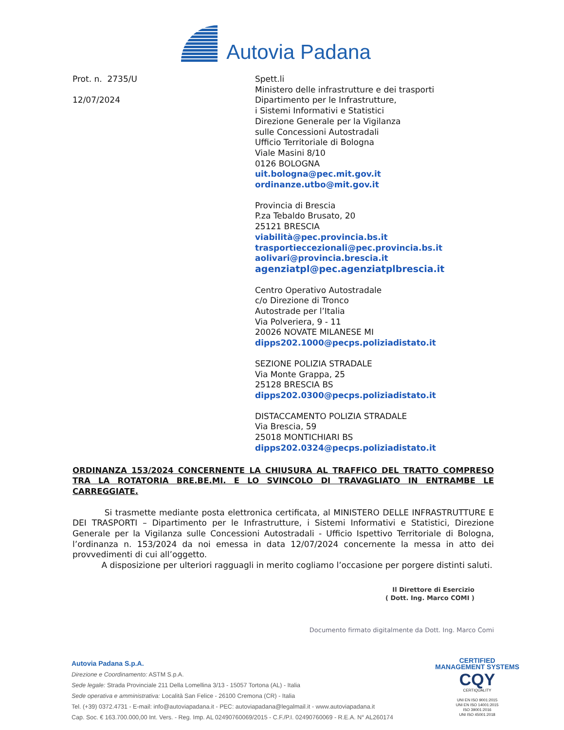Autovia Padana
Prot. n. 2735/U
12/07/2024
Spett.li
Ministero delle infrastrutture e dei trasporti
Dipartimento per le Infrastrutture,
i Sistemi Informativi e Statistici
Direzione Generale per la Vigilanza
sulle Concessioni Autostradali
Ufficio Territoriale di Bologna
Viale Masini 8/10
0126 BOLOGNA
uit.bologna@pec.mit.gov.it
ordinanze.utbo@mit.gov.it
Provincia di Brescia
P.za Tebaldo Brusato, 20
25121 BRESCIA
viabilità@pec.provincia.bs.it
trasportieccezionali@pec.provincia.bs.it
aolivari@provincia.brescia.it
agenziatpl@pec.agenziatplbrescia.it
Centro Operativo Autostradale
c/o Direzione di Tronco
Autostrade per l’Italia
Via Polveriera, 9 - 11
20026 NOVATE MILANESE MI
dipps202.1000@pecps.poliziadistato.it
SEZIONE POLIZIA STRADALE
Via Monte Grappa, 25
25128 BRESCIA BS
dipps202.0300@pecps.poliziadistato.it
DISTACCAMENTO POLIZIA STRADALE
Via Brescia, 59
25018 MONTICHIARI BS
dipps202.0324@pecps.poliziadistato.it
ORDINANZA 153/2024 CONCERNENTE LA CHIUSURA AL TRAFFICO DEL TRATTO COMPRESO TRA LA ROTATORIA BRE.BE.MI. E LO SVINCOLO DI TRAVAGLIATO IN ENTRAMBE LE CARREGGIATE.
Si trasmette mediante posta elettronica certificata, al MINISTERO DELLE INFRASTRUTTURE E DEI TRASPORTI – Dipartimento per le Infrastrutture, i Sistemi Informativi e Statistici, Direzione Generale per la Vigilanza sulle Concessioni Autostradali - Ufficio Ispettivo Territoriale di Bologna, l’ordinanza n. 153/2024 da noi emessa in data 12/07/2024 concernente la messa in atto dei provvedimenti di cui all’oggetto.
A disposizione per ulteriori ragguagli in merito cogliamo l’occasione per porgere distinti saluti.
Il Direttore di Esercizio
( Dott. Ing. Marco COMI )
Documento firmato digitalmente da Dott. Ing. Marco Comi
Autovia Padana S.p.A.
Direzione e Coordinamento: ASTM S.p.A.
Sede legale: Strada Provinciale 211 Della Lomellina 3/13 - 15057 Tortona (AL) - Italia
Sede operativa e amministrativa: Località San Felice - 26100 Cremona (CR) - Italia
Tel. (+39) 0372.4731 - E-mail: info@autoviapadana.it - PEC: autoviapadana@legalmail.it - www.autoviapadana.it
Cap. Soc. € 163.700.000,00 Int. Vers. - Reg. Imp. AL 02490760069/2015 - C.F./P.I. 02490760069 - R.E.A. N° AL260174
CERTIFIED
MANAGEMENT SYSTEMS
CQY
CERTIQUALITY
UNI EN ISO 9001:2015
UNI EN ISO 14001:2015
ISO 39001:2016
UNI ISO 45001:2018